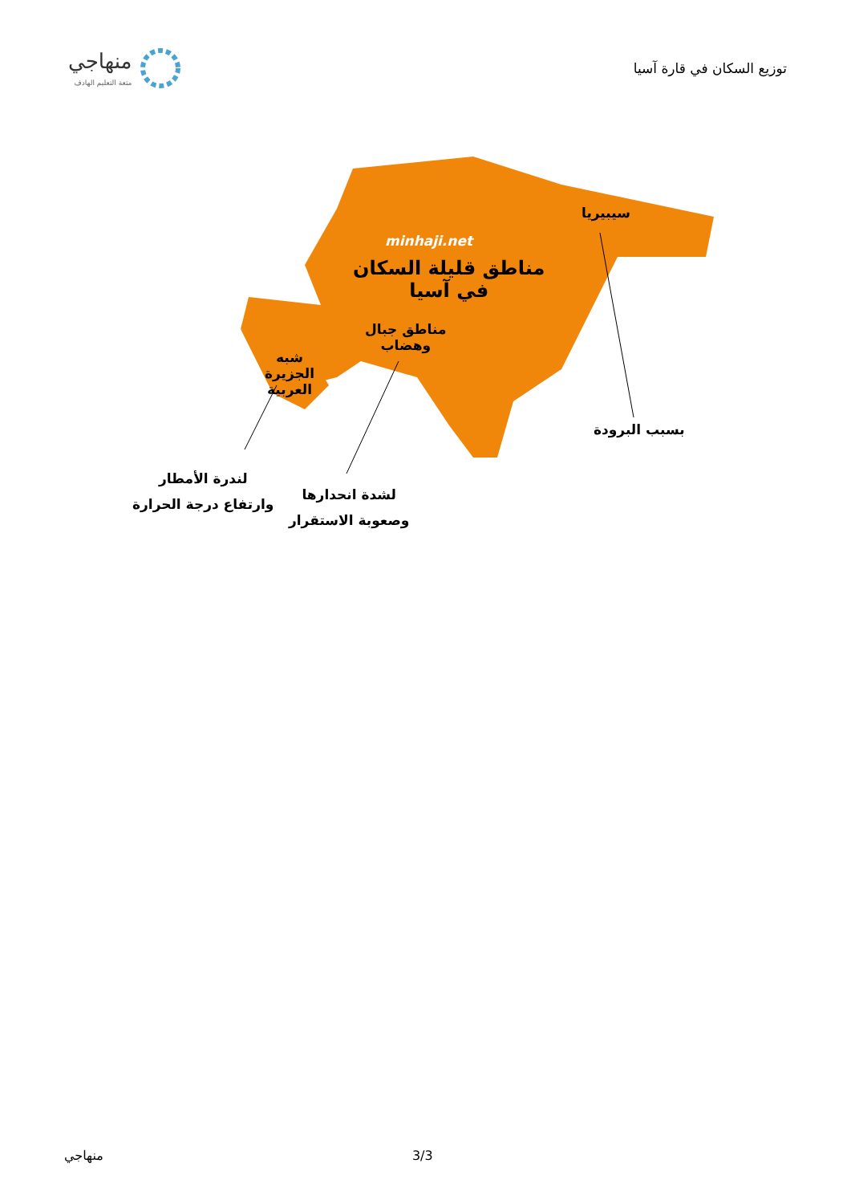منهاجي
متعة التعليم الهادف
توزيع السكان في قارة آسيا
minhaji.net
مناطق قليلة السكان
في آسيا
سيبيريا
مناطق جبال
وهضاب
شبه
الجزيرة
العربية
بسبب البرودة
لندرة الأمطار
وارتفاع درجة الحرارة
لشدة انحدارها
وصعوبة الاستقرار
منهاجي 3/3